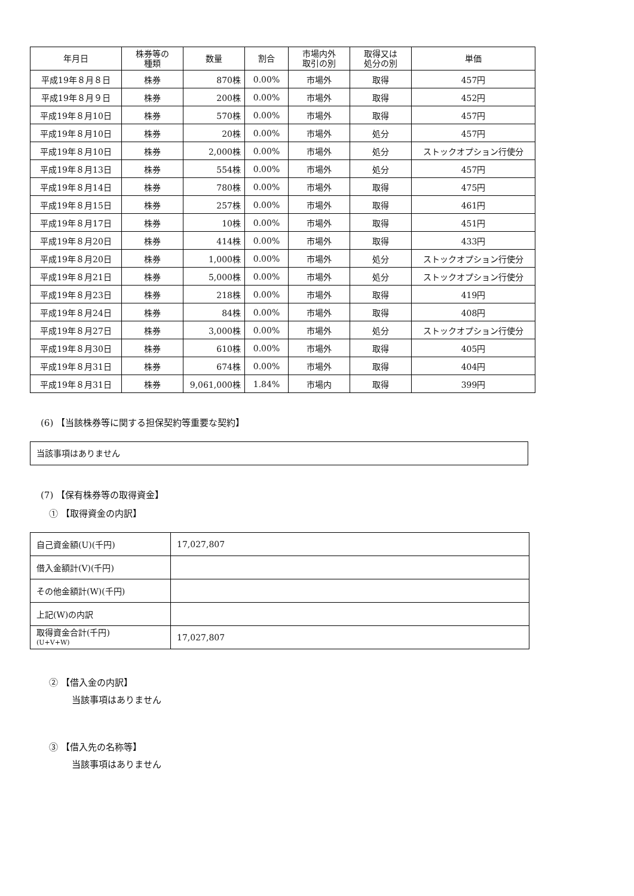| 年月日 | 株券等の 種類 | 数量 | 割合 | 市場内外 取引の別 | 取得又は 処分の別 | 単価 |
| --- | --- | --- | --- | --- | --- | --- |
| 平成19年８月８日 | 株券 | 870株 | 0.00% | 市場外 | 取得 | 457円 |
| 平成19年８月９日 | 株券 | 200株 | 0.00% | 市場外 | 取得 | 452円 |
| 平成19年８月10日 | 株券 | 570株 | 0.00% | 市場外 | 取得 | 457円 |
| 平成19年８月10日 | 株券 | 20株 | 0.00% | 市場外 | 処分 | 457円 |
| 平成19年８月10日 | 株券 | 2,000株 | 0.00% | 市場外 | 処分 | ストックオプション行使分 |
| 平成19年８月13日 | 株券 | 554株 | 0.00% | 市場外 | 処分 | 457円 |
| 平成19年８月14日 | 株券 | 780株 | 0.00% | 市場外 | 取得 | 475円 |
| 平成19年８月15日 | 株券 | 257株 | 0.00% | 市場外 | 取得 | 461円 |
| 平成19年８月17日 | 株券 | 10株 | 0.00% | 市場外 | 取得 | 451円 |
| 平成19年８月20日 | 株券 | 414株 | 0.00% | 市場外 | 取得 | 433円 |
| 平成19年８月20日 | 株券 | 1,000株 | 0.00% | 市場外 | 処分 | ストックオプション行使分 |
| 平成19年８月21日 | 株券 | 5,000株 | 0.00% | 市場外 | 処分 | ストックオプション行使分 |
| 平成19年８月23日 | 株券 | 218株 | 0.00% | 市場外 | 取得 | 419円 |
| 平成19年８月24日 | 株券 | 84株 | 0.00% | 市場外 | 取得 | 408円 |
| 平成19年８月27日 | 株券 | 3,000株 | 0.00% | 市場外 | 処分 | ストックオプション行使分 |
| 平成19年８月30日 | 株券 | 610株 | 0.00% | 市場外 | 取得 | 405円 |
| 平成19年８月31日 | 株券 | 674株 | 0.00% | 市場外 | 取得 | 404円 |
| 平成19年８月31日 | 株券 | 9,061,000株 | 1.84% | 市場内 | 取得 | 399円 |
(6) 【当該株券等に関する担保契約等重要な契約】
当該事項はありません
(7) 【保有株券等の取得資金】
① 【取得資金の内訳】
| 自己資金額(U)(千円) | 17,027,807 |
| 借入金額計(V)(千円) | |
| その他金額計(W)(千円) | |
| 上記(W)の内訳 | |
| 取得資金合計(千円) (U+V+W) | 17,027,807 |
② 【借入金の内訳】
当該事項はありません
③ 【借入先の名称等】
当該事項はありません